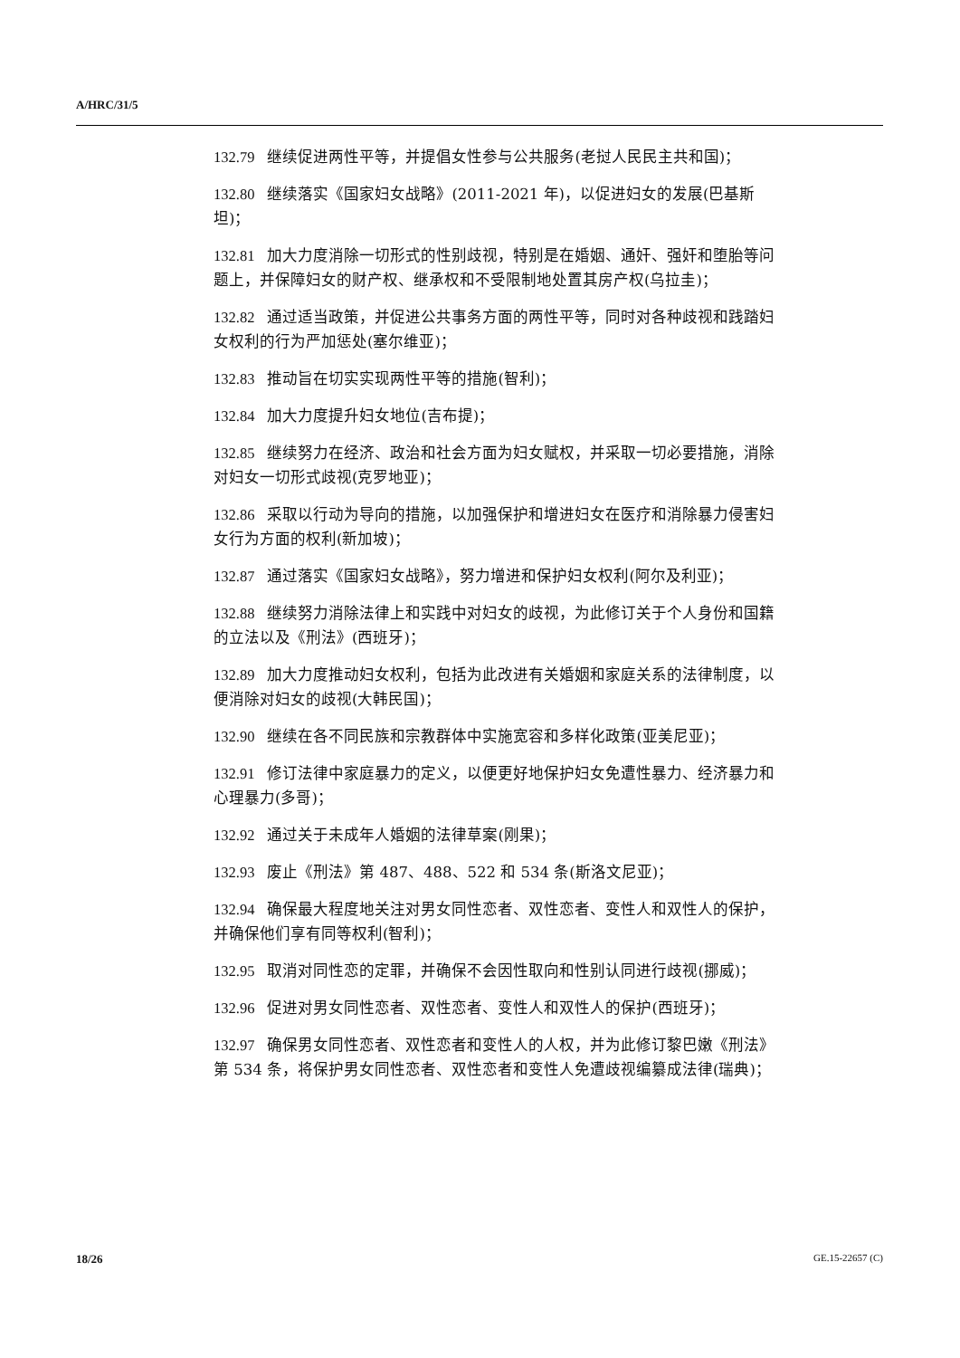A/HRC/31/5
132.79 继续促进两性平等，并提倡女性参与公共服务(老挝人民民主共和国)；
132.80 继续落实《国家妇女战略》(2011-2021 年)，以促进妇女的发展(巴基斯坦)；
132.81 加大力度消除一切形式的性别歧视，特别是在婚姻、通奸、强奸和堕胎等问题上，并保障妇女的财产权、继承权和不受限制地处置其房产权(乌拉圭)；
132.82 通过适当政策，并促进公共事务方面的两性平等，同时对各种歧视和践踏妇女权利的行为严加惩处(塞尔维亚)；
132.83 推动旨在切实实现两性平等的措施(智利)；
132.84 加大力度提升妇女地位(吉布提)；
132.85 继续努力在经济、政治和社会方面为妇女赋权，并采取一切必要措施，消除对妇女一切形式歧视(克罗地亚)；
132.86 采取以行动为导向的措施，以加强保护和增进妇女在医疗和消除暴力侵害妇女行为方面的权利(新加坡)；
132.87 通过落实《国家妇女战略》，努力增进和保护妇女权利(阿尔及利亚)；
132.88 继续努力消除法律上和实践中对妇女的歧视，为此修订关于个人身份和国籍的立法以及《刑法》(西班牙)；
132.89 加大力度推动妇女权利，包括为此改进有关婚姻和家庭关系的法律制度，以便消除对妇女的歧视(大韩民国)；
132.90 继续在各不同民族和宗教群体中实施宽容和多样化政策(亚美尼亚)；
132.91 修订法律中家庭暴力的定义，以便更好地保护妇女免遭性暴力、经济暴力和心理暴力(多哥)；
132.92 通过关于未成年人婚姻的法律草案(刚果)；
132.93 废止《刑法》第 487、488、522 和 534 条(斯洛文尼亚)；
132.94 确保最大程度地关注对男女同性恋者、双性恋者、变性人和双性人的保护，并确保他们享有同等权利(智利)；
132.95 取消对同性恋的定罪，并确保不会因性取向和性别认同进行歧视(挪威)；
132.96 促进对男女同性恋者、双性恋者、变性人和双性人的保护(西班牙)；
132.97 确保男女同性恋者、双性恋者和变性人的人权，并为此修订黎巴嫩《刑法》第 534 条，将保护男女同性恋者、双性恋者和变性人免遭歧视编纂成法律(瑞典)；
18/26 GE.15-22657 (C)